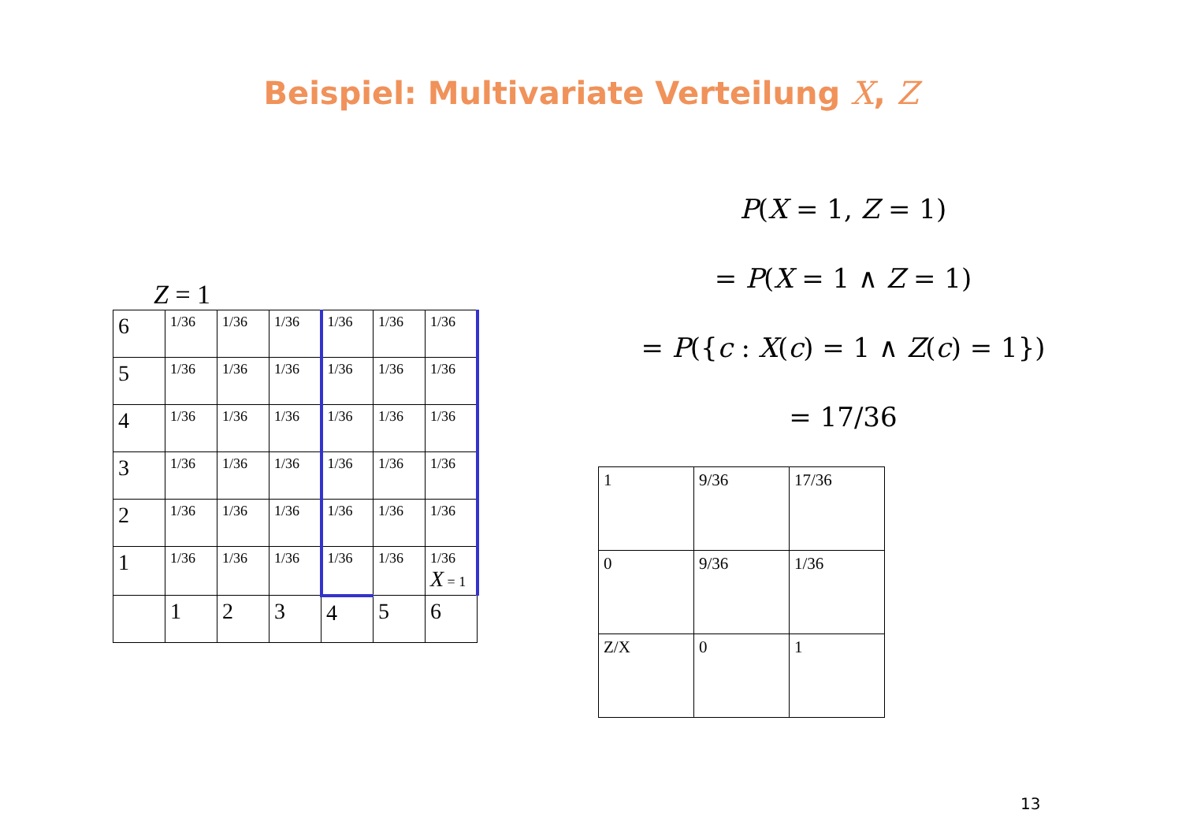Beispiel: Multivariate Verteilung X, Z
Z = 1
| 6 | 1/36 | 1/36 | 1/36 | 1/36 | 1/36 | 1/36 |
| 5 | 1/36 | 1/36 | 1/36 | 1/36 | 1/36 | 1/36 |
| 4 | 1/36 | 1/36 | 1/36 | 1/36 | 1/36 | 1/36 |
| 3 | 1/36 | 1/36 | 1/36 | 1/36 | 1/36 | 1/36 |
| 2 | 1/36 | 1/36 | 1/36 | 1/36 | 1/36 | 1/36 |
| 1 | 1/36 | 1/36 | 1/36 | 1/36 | 1/36 | 1/36 X = 1 |
| | 1 | 2 | 3 | 4 | 5 | 6 |
P(X = 1, Z = 1)
= P(X = 1 ∧ Z = 1)
= P({c : X(c) = 1 ∧ Z(c) = 1})
= 17/36
| 1 | 9/36 | 17/36 |
| 0 | 9/36 | 1/36 |
| Z/X | 0 | 1 |
13